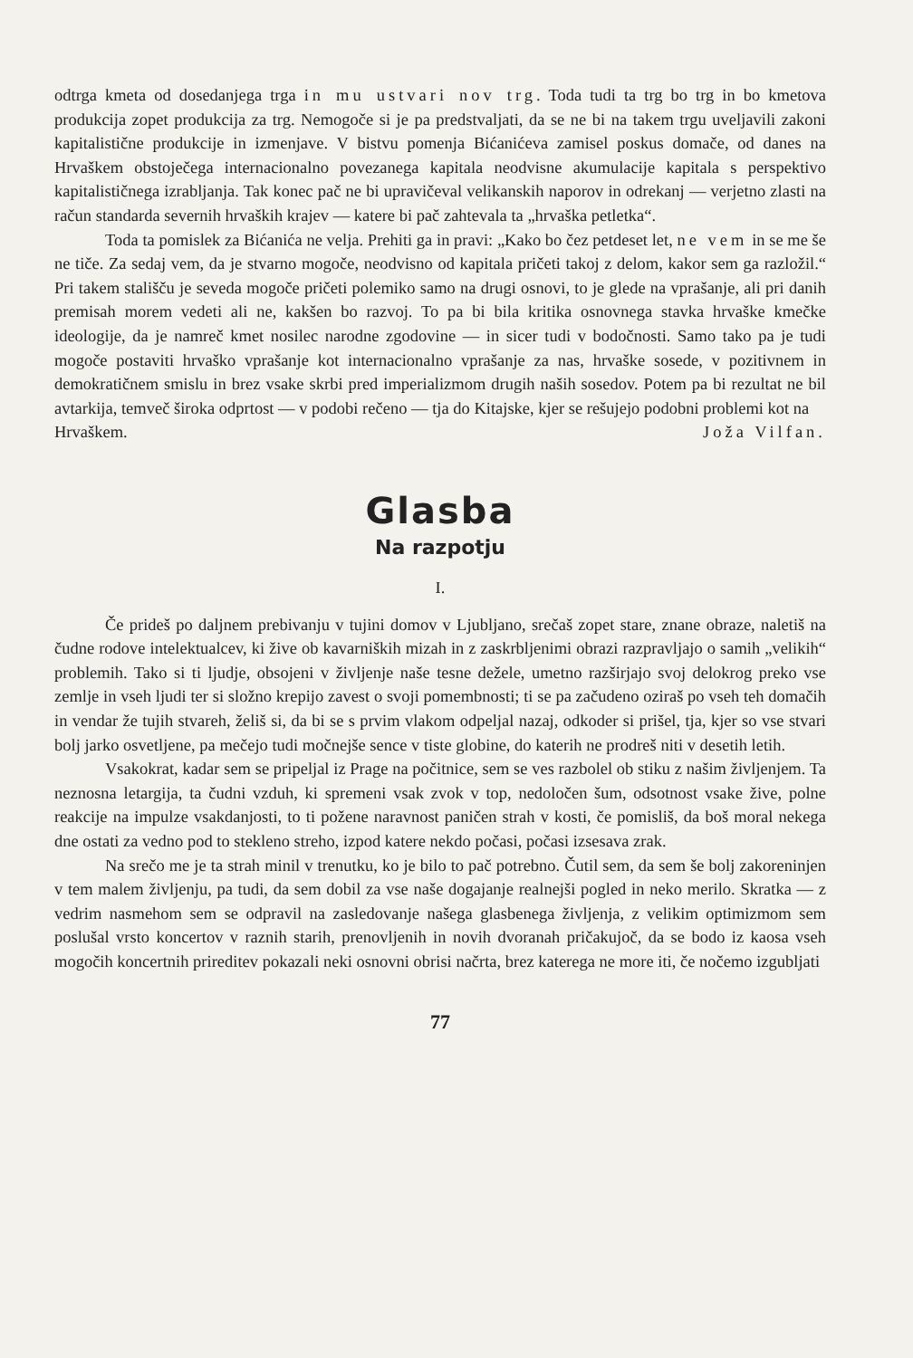odtrga kmeta od dosedanjega trga in mu ustvari nov trg. Toda tudi ta trg bo trg in bo kmetova produkcija zopet produkcija za trg. Nemogoče si je pa predstvaljati, da se ne bi na takem trgu uveljavili zakoni kapitalistične produkcije in izmenjave. V bistvu pomenja Bićanićeva zamisel poskus domače, od danes na Hrvaškem obstoječega internacionalno povezanega kapitala neodvisne akumulacije kapitala s perspektivo kapitalističnega izrabljanja. Tak konec pač ne bi upravičeval velikanskih naporov in odrekanj — verjetno zlasti na račun standarda severnih hrvaških krajev — katere bi pač zahtevala ta „hrvaška petletka“.
Toda ta pomislek za Bićanića ne velja. Prehiti ga in pravi: „Kako bo čez petdeset let, ne vem in se me še ne tiče. Za sedaj vem, da je stvarno mogoče, neodvisno od kapitala pričeti takoj z delom, kakor sem ga razložil.“ Pri takem stališču je seveda mogoče pričeti polemiko samo na drugi osnovi, to je glede na vprašanje, ali pri danih premisah morem vedeti ali ne, kakšen bo razvoj. To pa bi bila kritika osnovnega stavka hrvaške kmečke ideologije, da je namreč kmet nosilec narodne zgodovine — in sicer tudi v bodočnosti. Samo tako pa je tudi mogoče postaviti hrvaško vprašanje kot internacionalno vprašanje za nas, hrvaške sosede, v pozitivnem in demokratičnem smislu in brez vsake skrbi pred imperializmom drugih naših sosedov. Potem pa bi rezultat ne bil avtarkija, temveč široka odprtost — v podobi rečeno — tja do Kitajske, kjer se rešujejo podobni problemi kot na
Hrvaškem. Joža Vilfan.
Glasba
Na razpotju
I.
Če prideš po daljnem prebivanju v tujini domov v Ljubljano, srečaš zopet stare, znane obraze, naletiš na čudne rodove intelektualcev, ki žive ob kavarniških mizah in z zaskrbljenimi obrazi razpravljajo o samih „velikih“ problemih. Tako si ti ljudje, obsojeni v življenje naše tesne dežele, umetno razširjajo svoj delokrog preko vse zemlje in vseh ljudi ter si složno krepijo zavest o svoji pomembnosti; ti se pa začudeno oziraš po vseh teh domačih in vendar že tujih stvareh, želiš si, da bi se s prvim vlakom odpeljal nazaj, odkoder si prišel, tja, kjer so vse stvari bolj jarko osvetljene, pa mečejo tudi močnejše sence v tiste globine, do katerih ne prodreš niti v desetih letih.
Vsakokrat, kadar sem se pripeljal iz Prage na počitnice, sem se ves razbolel ob stiku z našim življenjem. Ta neznosna letargija, ta čudni vzduh, ki spremeni vsak zvok v top, nedoločen šum, odsotnost vsake žive, polne reakcije na impulze vsakdanjosti, to ti požene naravnost paničen strah v kosti, če pomisliš, da boš moral nekega dne ostati za vedno pod to stekleno streho, izpod katere nekdo počasi, počasi izsesava zrak.
Na srečo me je ta strah minil v trenutku, ko je bilo to pač potrebno. Čutil sem, da sem še bolj zakoreninjen v tem malem življenju, pa tudi, da sem dobil za vse naše dogajanje realnejši pogled in neko merilo. Skratka — z vedrim nasmehom sem se odpravil na zasledovanje našega glasbenega življenja, z velikim optimizmom sem poslušal vrsto koncertov v raznih starih, prenovljenih in novih dvoranah pričakujoč, da se bodo iz kaosa vseh mogočih koncertnih prireditev pokazali neki osnovni obrisi načrta, brez katerega ne more iti, če nočemo izgubljati
77